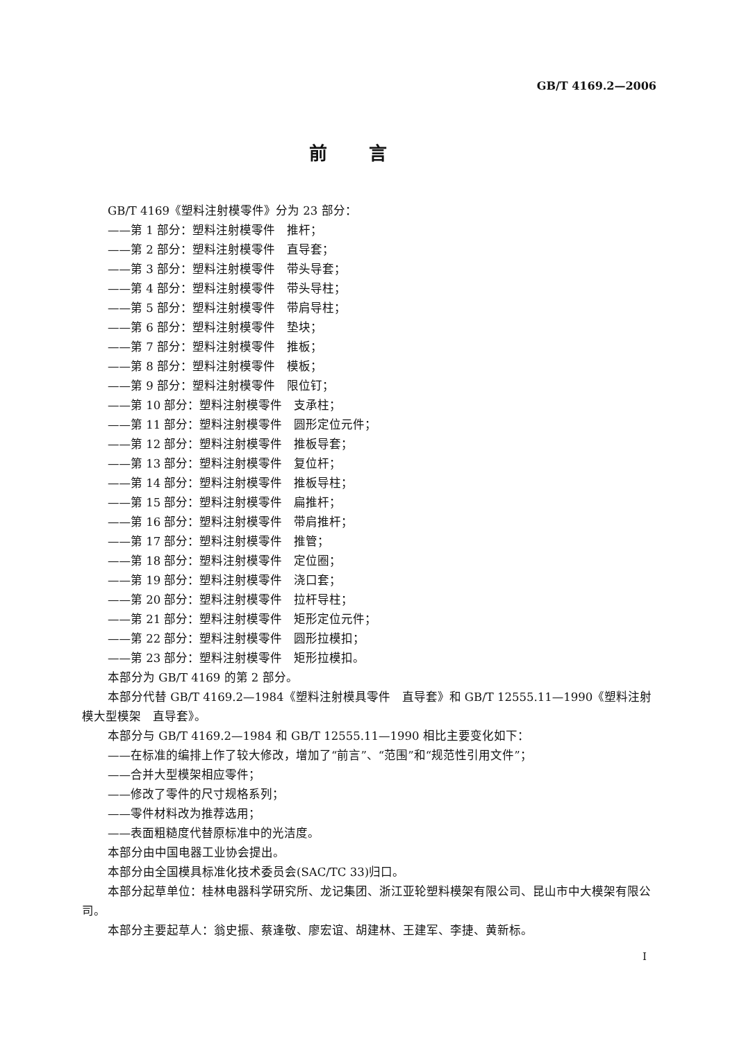GB/T 4169.2—2006
前言
GB/T 4169《塑料注射模零件》分为 23 部分：
——第 1 部分：塑料注射模零件　推杆；
——第 2 部分：塑料注射模零件　直导套；
——第 3 部分：塑料注射模零件　带头导套；
——第 4 部分：塑料注射模零件　带头导柱；
——第 5 部分：塑料注射模零件　带肩导柱；
——第 6 部分：塑料注射模零件　垫块；
——第 7 部分：塑料注射模零件　推板；
——第 8 部分：塑料注射模零件　模板；
——第 9 部分：塑料注射模零件　限位钉；
——第 10 部分：塑料注射模零件　支承柱；
——第 11 部分：塑料注射模零件　圆形定位元件；
——第 12 部分：塑料注射模零件　推板导套；
——第 13 部分：塑料注射模零件　复位杆；
——第 14 部分：塑料注射模零件　推板导柱；
——第 15 部分：塑料注射模零件　扁推杆；
——第 16 部分：塑料注射模零件　带肩推杆；
——第 17 部分：塑料注射模零件　推管；
——第 18 部分：塑料注射模零件　定位圈；
——第 19 部分：塑料注射模零件　浇口套；
——第 20 部分：塑料注射模零件　拉杆导柱；
——第 21 部分：塑料注射模零件　矩形定位元件；
——第 22 部分：塑料注射模零件　圆形拉模扣；
——第 23 部分：塑料注射模零件　矩形拉模扣。
本部分为 GB/T 4169 的第 2 部分。
本部分代替 GB/T 4169.2—1984《塑料注射模具零件　直导套》和 GB/T 12555.11—1990《塑料注射模大型模架　直导套》。
本部分与 GB/T 4169.2—1984 和 GB/T 12555.11—1990 相比主要变化如下：
——在标准的编排上作了较大修改，增加了“前言”、“范围”和“规范性引用文件”；
——合并大型模架相应零件；
——修改了零件的尺寸规格系列；
——零件材料改为推荐选用；
——表面粗糙度代替原标准中的光洁度。
本部分由中国电器工业协会提出。
本部分由全国模具标准化技术委员会(SAC/TC 33)归口。
本部分起草单位：桂林电器科学研究所、龙记集团、浙江亚轮塑料模架有限公司、昆山市中大模架有限公司。
本部分主要起草人：翁史振、蔡逢敬、廖宏谊、胡建林、王建军、李捷、黄新标。
I